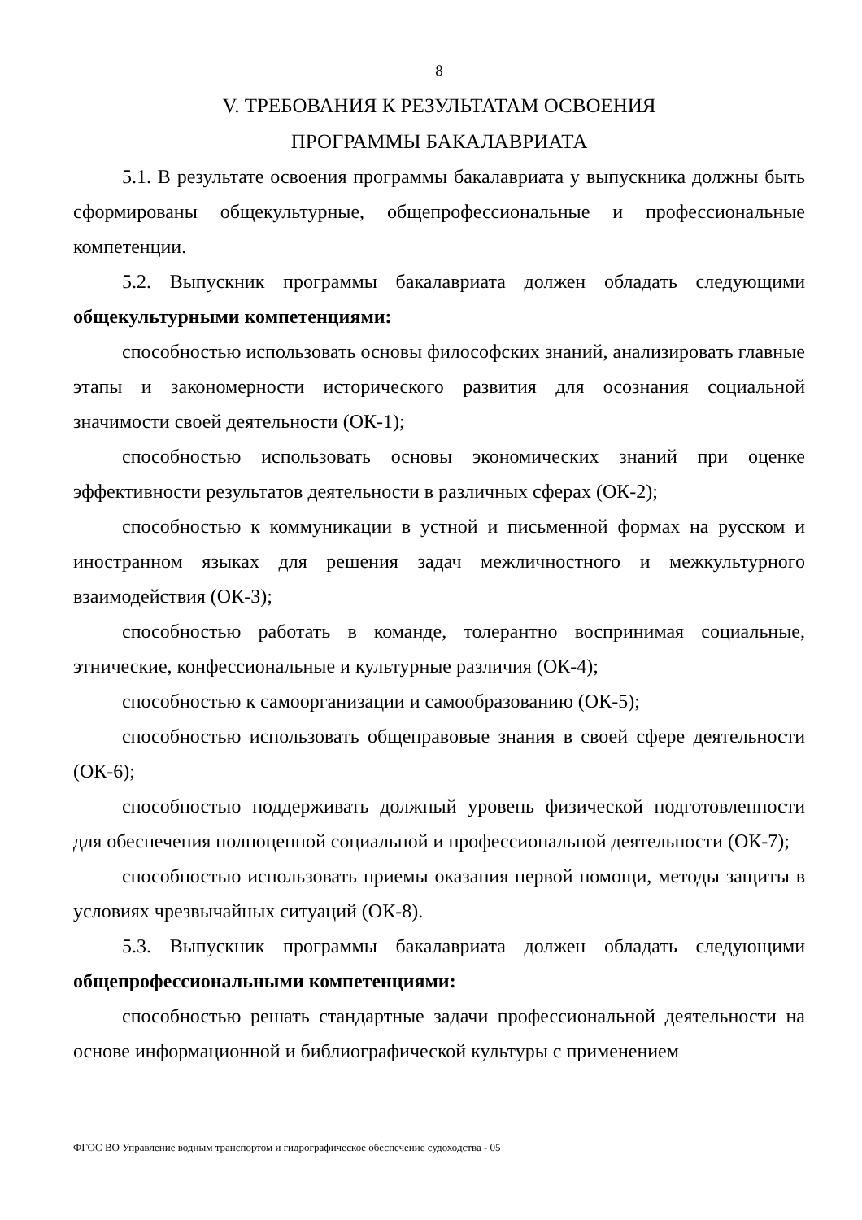8
V. ТРЕБОВАНИЯ К РЕЗУЛЬТАТАМ ОСВОЕНИЯ
ПРОГРАММЫ БАКАЛАВРИАТА
5.1. В результате освоения программы бакалавриата у выпускника должны быть сформированы общекультурные, общепрофессиональные и профессиональные компетенции.
5.2. Выпускник программы бакалавриата должен обладать следующими общекультурными компетенциями:
способностью использовать основы философских знаний, анализировать главные этапы и закономерности исторического развития для осознания социальной значимости своей деятельности (ОК-1);
способностью использовать основы экономических знаний при оценке эффективности результатов деятельности в различных сферах (ОК-2);
способностью к коммуникации в устной и письменной формах на русском и иностранном языках для решения задач межличностного и межкультурного взаимодействия (ОК-3);
способностью работать в команде, толерантно воспринимая социальные, этнические, конфессиональные и культурные различия (ОК-4);
способностью к самоорганизации и самообразованию (ОК-5);
способностью использовать общеправовые знания в своей сфере деятельности (ОК-6);
способностью поддерживать должный уровень физической подготовленности для обеспечения полноценной социальной и профессиональной деятельности (ОК-7);
способностью использовать приемы оказания первой помощи, методы защиты в условиях чрезвычайных ситуаций (ОК-8).
5.3. Выпускник программы бакалавриата должен обладать следующими общепрофессиональными компетенциями:
способностью решать стандартные задачи профессиональной деятельности на основе информационной и библиографической культуры с применением
ФГОС ВО Управление водным транспортом и гидрографическое обеспечение судоходства - 05